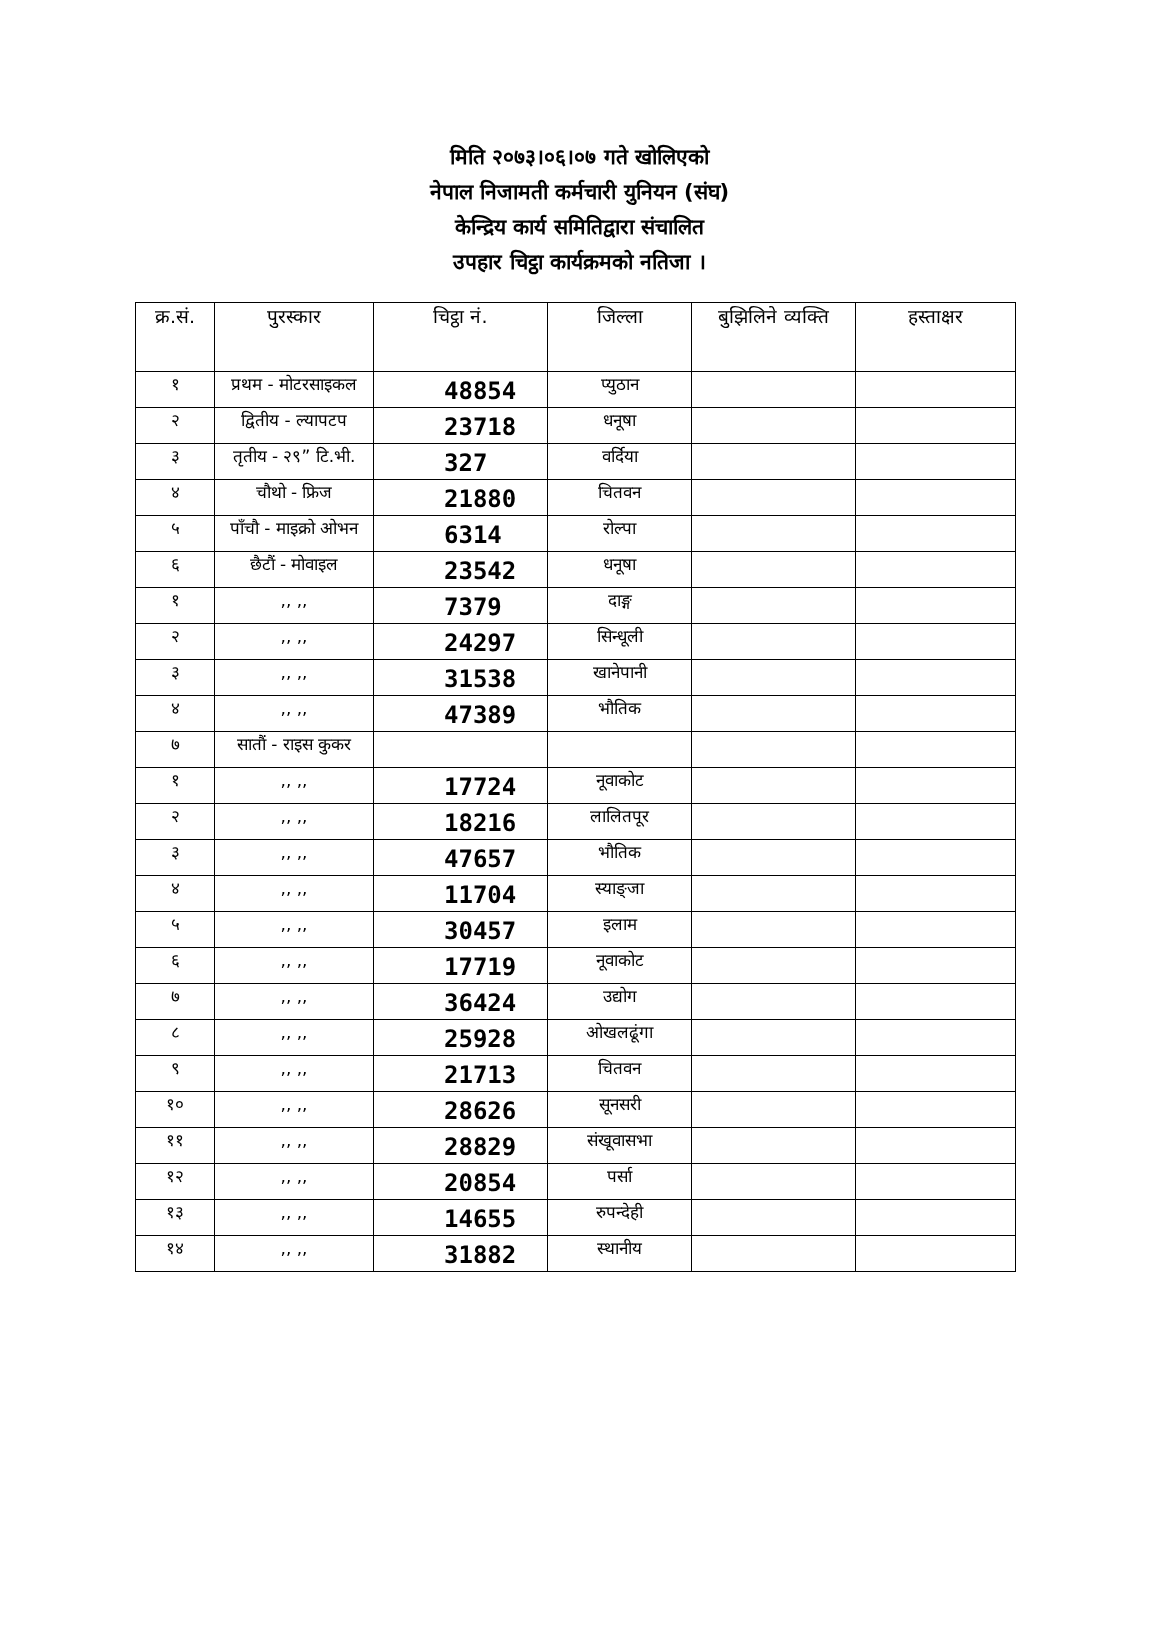मिति २०७३।०६।०७ गते खोलिएको
नेपाल निजामती कर्मचारी युनियन (संघ)
केन्द्रिय कार्य समितिद्वारा संचालित
उपहार चिट्ठा कार्यक्रमको नतिजा ।
| क्र.सं. | पुरस्कार | चिट्ठा नं. | जिल्ला | बुझिलिने व्यक्ति | हस्ताक्षर |
| --- | --- | --- | --- | --- | --- |
| १ | प्रथम - मोटरसाइकल | 48854 | प्युठान | | |
| २ | द्वितीय - ल्यापटप | 23718 | धनूषा | | |
| ३ | तृतीय - २९” टि.भी. | 327 | वर्दिया | | |
| ४ | चौथो - फ्रिज | 21880 | चितवन | | |
| ५ | पाँचौ - माइक्रो ओभन | 6314 | रोल्पा | | |
| ६ | छैटौं - मोवाइल | 23542 | धनूषा | | |
| १ | ,, ,, | 7379 | दाङ्ग | | |
| २ | ,, ,, | 24297 | सिन्धूली | | |
| ३ | ,, ,, | 31538 | खानेपानी | | |
| ४ | ,, ,, | 47389 | भौतिक | | |
| ७ | सातौं - राइस कुकर | | | | |
| १ | ,, ,, | 17724 | नूवाकोट | | |
| २ | ,, ,, | 18216 | लालितपूर | | |
| ३ | ,, ,, | 47657 | भौतिक | | |
| ४ | ,, ,, | 11704 | स्याङ्जा | | |
| ५ | ,, ,, | 30457 | इलाम | | |
| ६ | ,, ,, | 17719 | नूवाकोट | | |
| ७ | ,, ,, | 36424 | उद्योग | | |
| ८ | ,, ,, | 25928 | ओखलढूंगा | | |
| ९ | ,, ,, | 21713 | चितवन | | |
| १० | ,, ,, | 28626 | सूनसरी | | |
| ११ | ,, ,, | 28829 | संखूवासभा | | |
| १२ | ,, ,, | 20854 | पर्सा | | |
| १३ | ,, ,, | 14655 | रुपन्देही | | |
| १४ | ,, ,, | 31882 | स्थानीय | | |